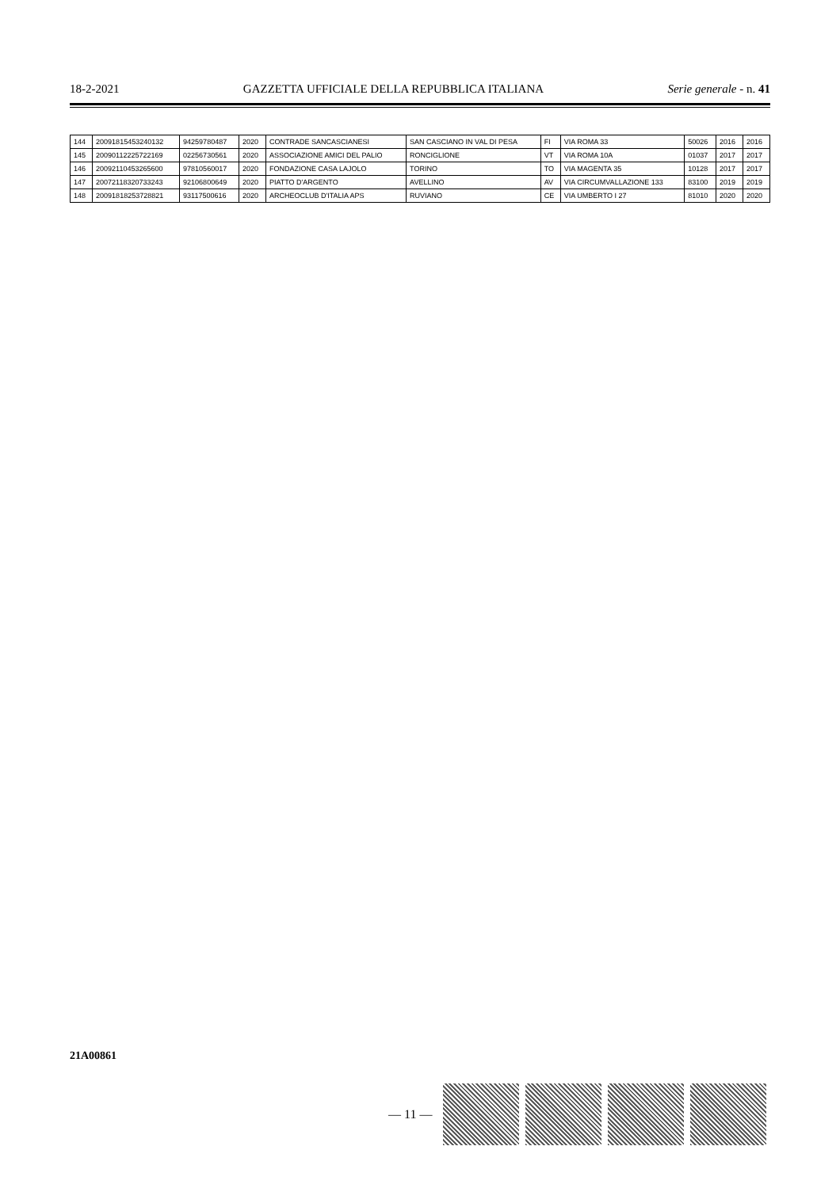18-2-2021 GAZZETTA UFFICIALE DELLA REPUBBLICA ITALIANA Serie generale - n. 41
| 144 | 2009181545324013​2 | 94259780487 | 2020 | CONTRADE SANCASCIANESI | SAN CASCIANO IN VAL DI PESA | FI | VIA ROMA 33 | 50026 | 2016 | 2016 |
| 145 | 20090112225722169 | 02256730561 | 2020 | ASSOCIAZIONE AMICI DEL PALIO | RONCIGLIONE | VT | VIA ROMA 10A | 01037 | 2017 | 2017 |
| 146 | 20092110453265600 | 97810560017 | 2020 | FONDAZIONE CASA LAJOLO | TORINO | TO | VIA MAGENTA 35 | 10128 | 2017 | 2017 |
| 147 | 20072118320733243 | 92106800649 | 2020 | PIATTO D'ARGENTO | AVELLINO | AV | VIA CIRCUMVALLAZIONE 133 | 83100 | 2019 | 2019 |
| 148 | 20091818253728821 | 93117500616 | 2020 | ARCHEOCLUB D'ITALIA APS | RUVIANO | CE | VIA UMBERTO I 27 | 81010 | 2020 | 2020 |
21A00861
— 11 —